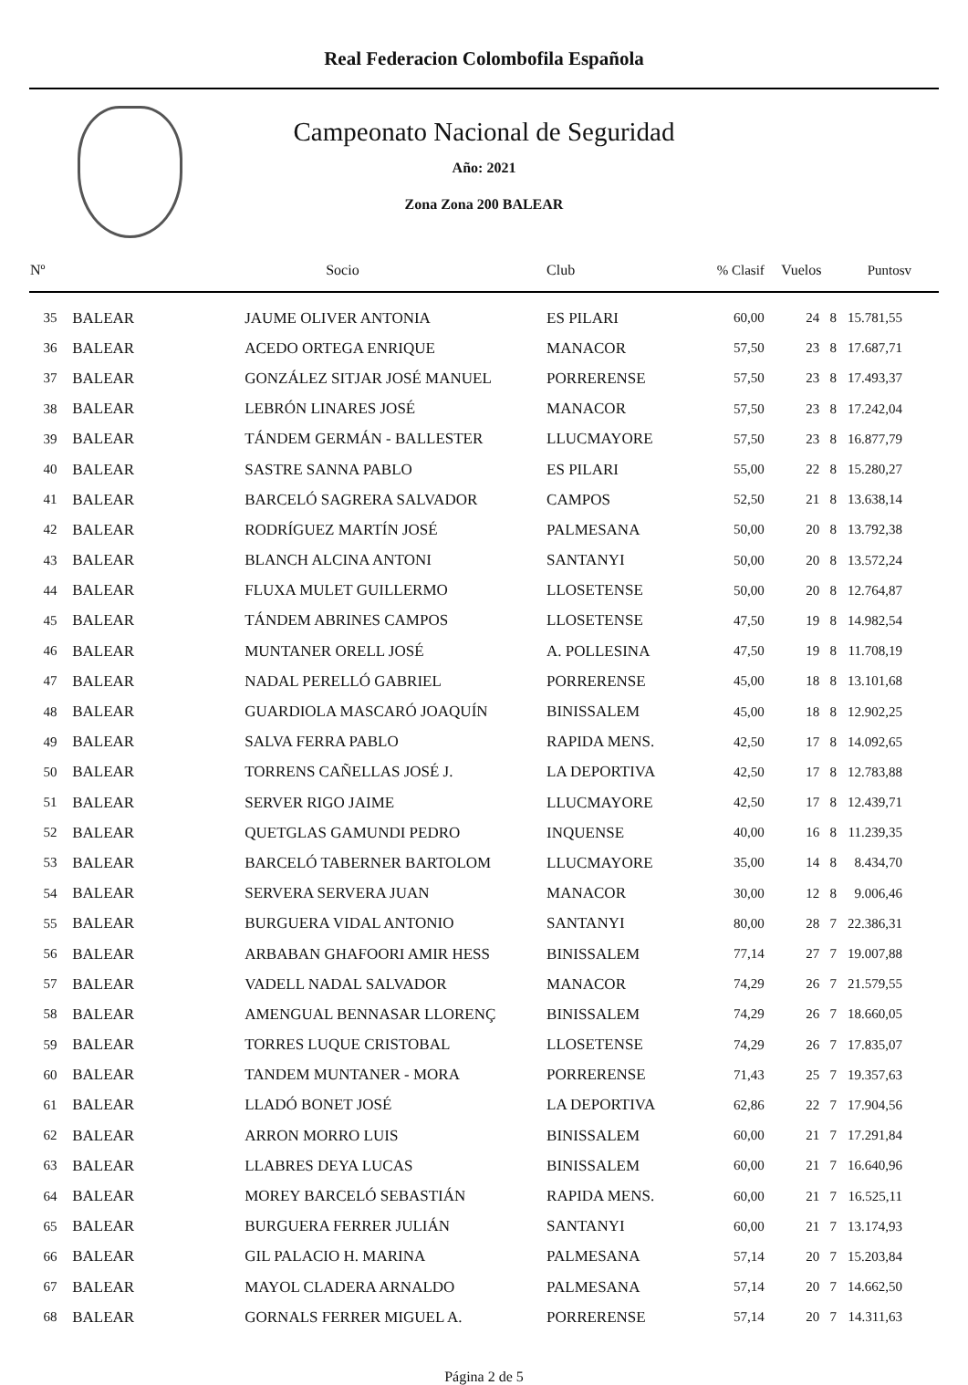Real Federacion Colombofila Española
Campeonato Nacional de Seguridad
Año: 2021
Zona Zona 200 BALEAR
| Nº | | Socio | Club | % Clasif | Vuelos | Puntosv |
| --- | --- | --- | --- | --- | --- | --- |
| 35 | BALEAR | JAUME OLIVER ANTONIA | ES PILARI | 60,00 | 24 8 | 15.781,55 |
| 36 | BALEAR | ACEDO ORTEGA ENRIQUE | MANACOR | 57,50 | 23 8 | 17.687,71 |
| 37 | BALEAR | GONZÁLEZ SITJAR JOSÉ MANUEL | PORRERENSE | 57,50 | 23 8 | 17.493,37 |
| 38 | BALEAR | LEBRÓN LINARES JOSÉ | MANACOR | 57,50 | 23 8 | 17.242,04 |
| 39 | BALEAR | TÁNDEM GERMÁN - BALLESTER | LLUCMAYORE | 57,50 | 23 8 | 16.877,79 |
| 40 | BALEAR | SASTRE SANNA PABLO | ES PILARI | 55,00 | 22 8 | 15.280,27 |
| 41 | BALEAR | BARCELÓ SAGRERA SALVADOR | CAMPOS | 52,50 | 21 8 | 13.638,14 |
| 42 | BALEAR | RODRÍGUEZ MARTÍN JOSÉ | PALMESANA | 50,00 | 20 8 | 13.792,38 |
| 43 | BALEAR | BLANCH ALCINA ANTONI | SANTANYI | 50,00 | 20 8 | 13.572,24 |
| 44 | BALEAR | FLUXA MULET GUILLERMO | LLOSETENSE | 50,00 | 20 8 | 12.764,87 |
| 45 | BALEAR | TÁNDEM ABRINES CAMPOS | LLOSETENSE | 47,50 | 19 8 | 14.982,54 |
| 46 | BALEAR | MUNTANER ORELL JOSÉ | A. POLLESINA | 47,50 | 19 8 | 11.708,19 |
| 47 | BALEAR | NADAL PERELLÓ GABRIEL | PORRERENSE | 45,00 | 18 8 | 13.101,68 |
| 48 | BALEAR | GUARDIOLA MASCARÓ JOAQUÍN | BINISSALEM | 45,00 | 18 8 | 12.902,25 |
| 49 | BALEAR | SALVA FERRA PABLO | RAPIDA MENS. | 42,50 | 17 8 | 14.092,65 |
| 50 | BALEAR | TORRENS CAÑELLAS JOSÉ J. | LA DEPORTIVA | 42,50 | 17 8 | 12.783,88 |
| 51 | BALEAR | SERVER RIGO JAIME | LLUCMAYORE | 42,50 | 17 8 | 12.439,71 |
| 52 | BALEAR | QUETGLAS GAMUNDI PEDRO | INQUENSE | 40,00 | 16 8 | 11.239,35 |
| 53 | BALEAR | BARCELÓ TABERNER BARTOLOM | LLUCMAYORE | 35,00 | 14 8 | 8.434,70 |
| 54 | BALEAR | SERVERA SERVERA JUAN | MANACOR | 30,00 | 12 8 | 9.006,46 |
| 55 | BALEAR | BURGUERA VIDAL ANTONIO | SANTANYI | 80,00 | 28 7 | 22.386,31 |
| 56 | BALEAR | ARBABAN GHAFOORI AMIR HESS | BINISSALEM | 77,14 | 27 7 | 19.007,88 |
| 57 | BALEAR | VADELL NADAL SALVADOR | MANACOR | 74,29 | 26 7 | 21.579,55 |
| 58 | BALEAR | AMENGUAL BENNASAR LLORENÇ | BINISSALEM | 74,29 | 26 7 | 18.660,05 |
| 59 | BALEAR | TORRES LUQUE CRISTOBAL | LLOSETENSE | 74,29 | 26 7 | 17.835,07 |
| 60 | BALEAR | TANDEM MUNTANER - MORA | PORRERENSE | 71,43 | 25 7 | 19.357,63 |
| 61 | BALEAR | LLADÓ BONET JOSÉ | LA DEPORTIVA | 62,86 | 22 7 | 17.904,56 |
| 62 | BALEAR | ARRON MORRO LUIS | BINISSALEM | 60,00 | 21 7 | 17.291,84 |
| 63 | BALEAR | LLABRES DEYA LUCAS | BINISSALEM | 60,00 | 21 7 | 16.640,96 |
| 64 | BALEAR | MOREY BARCELÓ SEBASTIÁN | RAPIDA MENS. | 60,00 | 21 7 | 16.525,11 |
| 65 | BALEAR | BURGUERA FERRER JULIÁN | SANTANYI | 60,00 | 21 7 | 13.174,93 |
| 66 | BALEAR | GIL PALACIO H. MARINA | PALMESANA | 57,14 | 20 7 | 15.203,84 |
| 67 | BALEAR | MAYOL CLADERA ARNALDO | PALMESANA | 57,14 | 20 7 | 14.662,50 |
| 68 | BALEAR | GORNALS FERRER MIGUEL A. | PORRERENSE | 57,14 | 20 7 | 14.311,63 |
Página 2 de 5